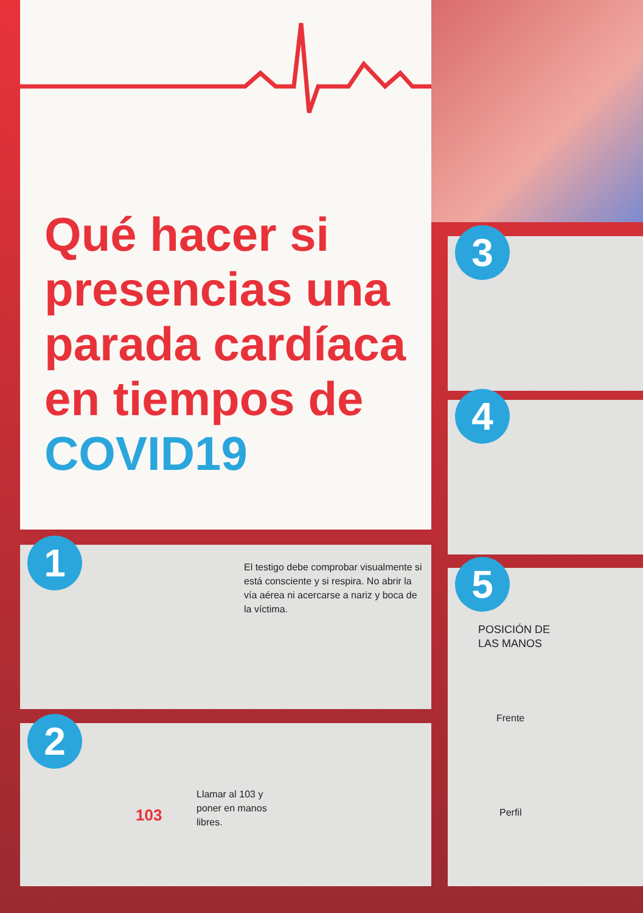Qué hacer si presencias una parada cardíaca en tiempos de COVID19
1
El testigo debe comprobar visualmente si está consciente y si respira. No abrir la vía aérea ni acercarse a nariz y boca de la víctima.
2
Llamar al 103 y poner en manos libres.
103
3
4
5
POSICIÓN DE
LAS MANOS
Frente
Perfil